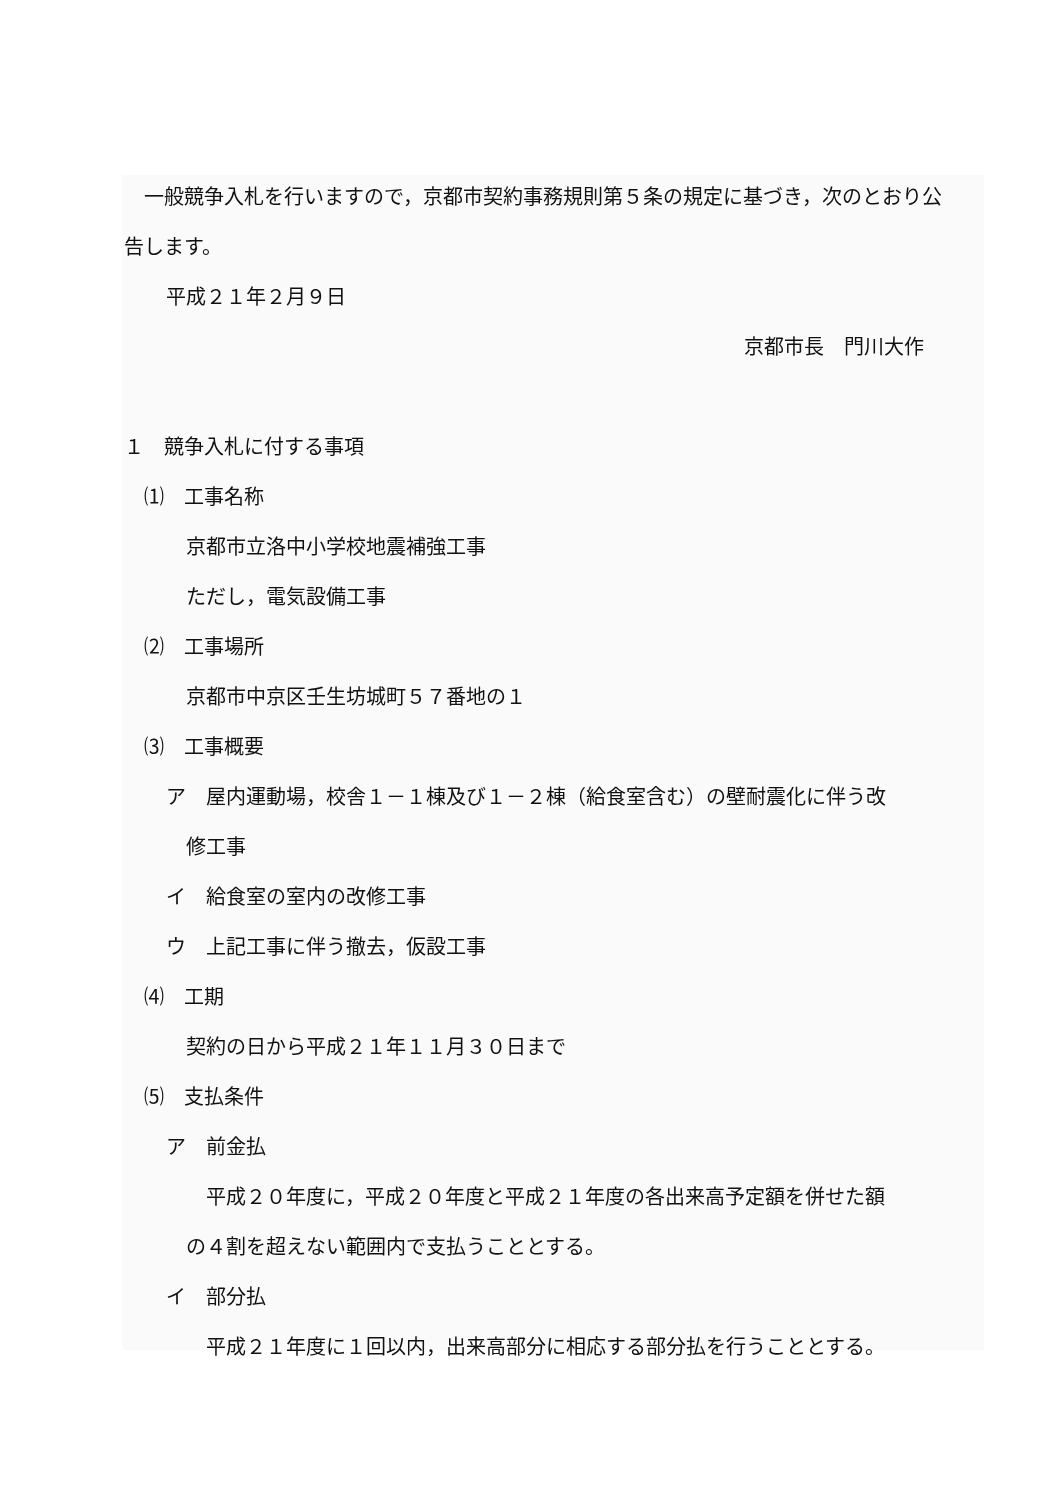一般競争入札を行いますので，京都市契約事務規則第５条の規定に基づき，次のとおり公告します。
平成２１年２月９日
京都市長　門川大作
１　競争入札に付する事項
⑴　工事名称
京都市立洛中小学校地震補強工事
ただし，電気設備工事
⑵　工事場所
京都市中京区壬生坊城町５７番地の１
⑶　工事概要
ア　屋内運動場，校舎１－１棟及び１－２棟（給食室含む）の壁耐震化に伴う改
修工事
イ　給食室の室内の改修工事
ウ　上記工事に伴う撤去，仮設工事
⑷　工期
契約の日から平成２１年１１月３０日まで
⑸　支払条件
ア　前金払
　平成２０年度に，平成２０年度と平成２１年度の各出来高予定額を併せた額
の４割を超えない範囲内で支払うこととする。
イ　部分払
　平成２１年度に１回以内，出来高部分に相応する部分払を行うこととする。